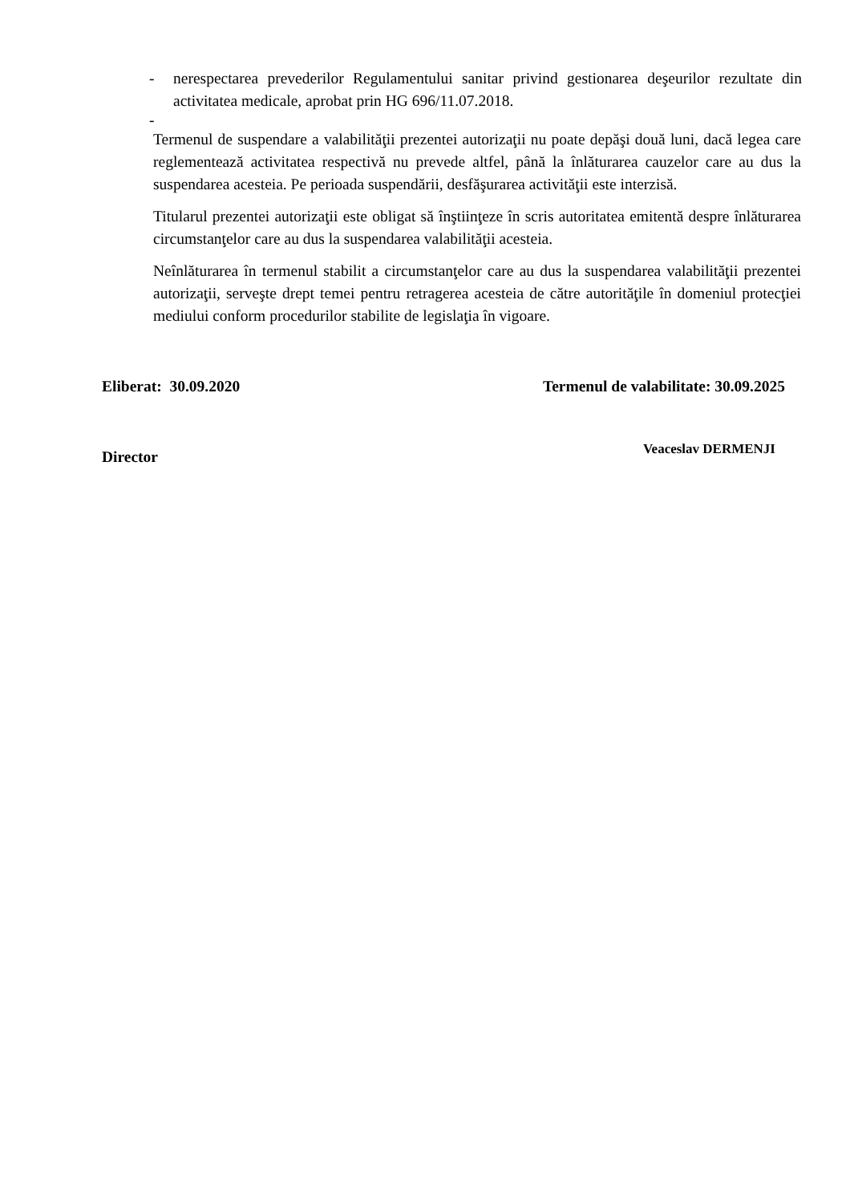- nerespectarea prevederilor Regulamentului sanitar privind gestionarea deşeurilor rezultate din activitatea medicale, aprobat prin HG 696/11.07.2018.
-
Termenul de suspendare a valabilităţii prezentei autorizaţii nu poate depăşi două luni, dacă legea care reglementează activitatea respectivă nu prevede altfel, până la înlăturarea cauzelor care au dus la suspendarea acesteia. Pe perioada suspendării, desfăşurarea activităţii este interzisă.
Titularul prezentei autorizaţii este obligat să înştiinţeze în scris autoritatea emitentă despre înlăturarea circumstanţelor care au dus la suspendarea valabilităţii acesteia.
Neînlăturarea în termenul stabilit a circumstanţelor care au dus la suspendarea valabilităţii prezentei autorizaţii, serveşte drept temei pentru retragerea acesteia de către autorităţile în domeniul protecţiei mediului conform procedurilor stabilite de legislaţia în vigoare.
Eliberat: 30.09.2020 Termenul de valabilitate: 30.09.2025
Director Veaceslav DERMENJI